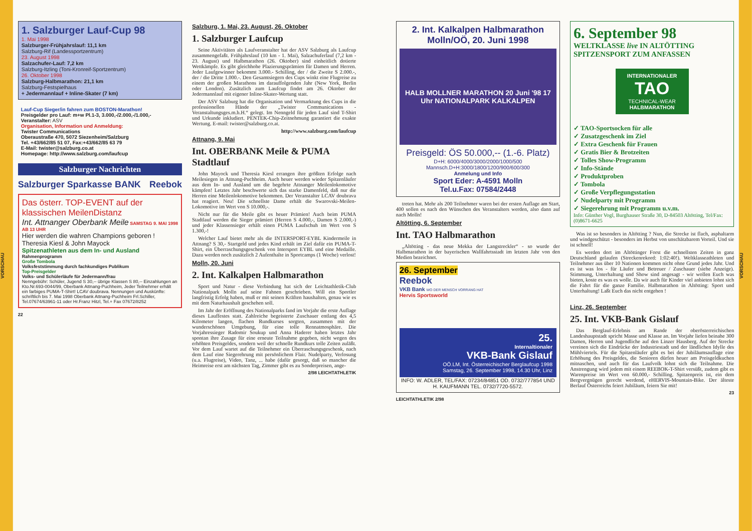VORSCHAU
1. Salzburger Lauf-Cup 98
1. Mai 1998
Salzburger-Frühjahrslauf: 11,1 km
Salzburg-Rif (Landessportzentrum)
23. August 1998
Salzachufer-Lauf: 7,2 km
Salzburg-Itzling (Toni-Kronreif-Sportzentrum)
26. Oktober 1998
Salzburg-Halbmarathon: 21,1 km
Salzburg-Festspielhaus
+ Jedermannlauf + Inline-Skater (7 km)
Lauf-Cup Sieger/in fahren zum BOSTON-Marathon!
Preisgelder pro Lauf: m+w Pl.1-3, 3.000,-/2.000,-/1.000,-
Veranstalter: ASV
Organisation, Information und Anmeldung:
Twister Communications
Oberaustraße 470, 5072 Siezenheim/Salzburg
Tel. +43/662/85 51 07, Fax:+43/662/85 63 79
E-Mail: twister@salzburg.co.at
Homepage: http://www.salzburg.com/laufcup
Salzburger Nachrichten
Salzburger Sparkasse BANK Reebok
Das österr. TOP-EVENT auf der klassischen MeilenDistanz
Int. Attnanger Oberbank Meile SAMSTAG 9. MAI 1998 AB 13 UHR
Hier werden die wahren Champions geboren ! Theresia Kiesl & John Mayock
Spitzenathleten aus dem In- und Ausland
Rahmenprogramm
Große Tombola
Volksfeststimmung durch fachkundiges Publikum
Top-Preisgelder
Volks- und Schülerläufe für Jedermann/frau
Nenngebühr: Schüler, Jugend S 30,-- übrige Klassen S 80,-- Einzahlungen an Kto.Nr.693-0044/99, Oberbank Attnang-Puchheim, Jeder Teilnehmer erhält ein farbiges PUMA-T-Shirt! LCAV doubrava. Nennungen und Auskünfte: schriftlich bis 7. Mai 1998 Oberbank Attnang-Puchheim Frl.Schiller, Tel.07674/63961-11 oder Hr.Franz Hitzl, Tel.+ Fax 07672/8252
22
Salzburg, 1. Mai, 23. August, 26. Oktober
1. Salzburger Laufcup
Seine Aktivitäten als Laufveranstalter hat der ASV Salzburg als Laufcup zusammengefaßt. Frühjahrslauf (10 km - 1. Mai), Salzachuferlauf (7,2 km - 23. August) und Halbmarathon (26. Oktober) sind einheitlich dotierte Wettkämpfe. Es gibt gleichhohe Plazierungsprämien für Damen und Herren. Jeder Laufgewinner bekommt 3.000.- Schilling, der / die Zweite S 2.000.-, der / die Dritte 1.000.-. Den Gesamtsiegern des Cups winkt eine Flugreise zu einem der großen Marathons im darauffolgenden Jahr (New York, Berlin oder London). Zusätzlich zum Laufcup findet am 26. Oktober der Jedermannlauf mit eigener Inline-Skater-Wertung statt.
Der ASV Salzburg hat die Organisation und Vermarktung des Cups in die professionellen Hände der „Twister Communications - Veranstaltungsges.m.b.H.“ gelegt. Im Nenngeld für jeden Lauf sind T-Shirt und Urkunde inkludiert. PENTEK-Chip-Zeitnehmung garantiert die exakte Wertung. E-mail: twister@salzburg.co.at.
http://www.salzburg.com/laufcup
Attnang, 9. Mai
Int. OBERBANK Meile & PUMA Stadtlauf
John Mayock und Theresia Kiesl errangen ihre größten Erfolge nach Meilesiegen in Attnang-Puchheim. Auch heuer werden wieder Spitzenläufer aus dem In- und Ausland um die begehrte Attnanger Meilenlokomotive kämpfen! Letztes Jahr beschwerte sich das starke Damenfeld, daß nur die Herren eine Meilenlokomotive bekommen. Der Veranstalter LCAV doubrava hat reagiert. Neu! Die schnellste Dame erhält die Swarovski-Meilen-Lokomotive im Wert von S 10.000,-.
Nicht nur für die Meile gibt es heuer Prämien! Auch beim PUMA Stadtlauf werden die Sieger prämiert (Herren S 4.000,-, Damen S 2.000,-) und jeder Klassensieger erhält einen PUMA Laufschuh im Wert von S 1.300,-!
Welcher Lauf bietet mehr als die INTERSPORT-EYBL Kindermeile in Attnang? S 30,- Startgeld und jedes Kind erhält im Ziel dafür ein PUMA-T-Shirt, ein Überraschungsgeschenk von Intersport EYBL und eine Medaille. Dazu werden noch zusätzlich 2 Aufenthalte in Sportcamps (1 Woche) verlost!
Molln, 20. Juni
2. Int. Kalkalpen Halbmarathon
Sport und Natur - diese Verbindung hat sich der Leichtathletik-Club Nationalpark Molln auf seine Fahnen geschrieben. Will ein Sportler langfristig Erfolg haben, muß er mit seinen Kräften haushalten, genau wie es mit dem Naturhaushalt geschehen soll.
Im Jahr der Eröffnung des Nationalparks fand im Vorjahr die erste Auflage dieses Lauffestes statt. Zahlreiche begeisterte Zuschauer entlang des 4,5 Kilometer langen, flachen Rundkurses sorgten, zusammen mit der wunderschönen Umgebung, für eine tolle Rennatmosphäre. Die Vorjahressieger Radomir Soukup und Anna Haderer haben letztes Jahr spontan ihre Zusage für eine erneute Teilnahme gegeben, nicht wegen des erhöhten Preisgeldes, sondern weil der schnelle Rundkurs tolle Zeiten zuläßt. Vor dem Lauf wartet auf die Teilnehmer ein Überraschungsgeschenk, nach dem Lauf eine Siegerehrung mit persönlichem Flair. Nudelparty, Verlosung (u.a. Flugreise), Video, Tanz, ... habe (dafür gesorgt, daß so mancher die Heimreise erst am nächsten Tag, Zimmer gibt es zu Sonderpreisen, ange-
2/98 LEICHTATHLETIK
2. Int. Kalkalpen Halbmarathon
Molln/OÖ, 20. Juni 1998
HALB MOLLNER MARATHON 20 Juni '98 17 Uhr NATIONALPARK KALKALPEN
Preisgeld: ÖS 50.000,-- (1.-6. Platz)
D+H: 6000/4000/3000/2000/1000/500
Mannsch.D+H:3000/1800/1200/900/600/300
Anmelung und Info
Sport Eder: A-4591 Molln
Tel.u.Fax: 07584/2448
treten hat. Mehr als 200 Teilnehmer waren bei der ersten Auflage am Start, 400 sollen es nach den Wünschen des Veranstalters werden, also dann auf nach Molln!
Altötting, 6. September
Int. TAO Halbmarathon
„Altötting - das neue Mekka der Langstreckler“ - so wurde der Halbmarathon in der bayerischen Wallfahrtsstadt im letzten Jahr von den Medien bezeichnet.
26. September
Reebok
VKB Bank WO DER MENSCH VORRANG HAT
Hervis Sportsworld
25.
Internaltionaler
VKB-Bank Gislauf
OÖ.LM, Int. Österreichischer Berglaufcup 1998
Samstag, 26. September 1998, 14.30 Uhr, Linz
INFO: W. ADLER, TEL/FAX: 07234/84851 OD. 0732/777854 UND H. KAUFMANN TEL. 0732/7720-5572.
LEICHTATHLETIK 2/98
6. September 98
WELTKLASSE live IN ALTÖTTING SPITZENSPORT ZUM ANFASSEN
INTERNATIONALER
TAO
TECHNICAL-WEAR
HALBMARATHON
✓ TAO-Sportsocken für alle
✓ Zusatzgeschenk im Ziel
✓ Extra Geschenk für Frauen
✓ Gratis Bier & Brotzeiten
✓ Tolles Show-Programm
✓ Info-Stände
✓ Produktproben
✓ Tombola
✓ Große Verpflegungsstation
✓ Nudelparty mit Programm
✓ Siegerehrung mit Programm u.v.m.
Info: Günther Vogl, Burghauser Straße 30, D-84503 Altötting, Tel/Fax: (0)8671-6625
Was ist so besonders in Altötting ? Nun, die Strecke ist flach, asphaltarm und windgeschützt - besonders im Herbst von unschätzbarem Vorteil. Und sie ist schnell!
Es werden dort im Altöttinger Forst die schnellsten Zeiten in ganz Deutschland gelaufen (Streckenrekord: 1:02:40!). Weltklasseathleten und Teilnehmer aus über 10 Nationen kommen nicht ohne Grund jedes Jahr. Und es ist was los - für Läufer und Betreuer / Zuschauer (siehe Anzeige). Stimmung, Unterhaltung und Show sind angesagt - wir wollen Euch was bieten, koste es was es wolle. Da wir auch für Kinder viel anbieten lohnt sich die Fahrt für die ganze Familie. Halbmarathon in Altötting: Sport und Unterhaltung! Laßt Euch das nicht entgehen !
Linz, 26. September
25. Int. VKB-Bank Gislauf
Das Berglauf-Erlebnis am Rande der oberösterreichischen Landeshauptstadt spricht Masse und Klasse an. Im Vorjahr liefen beinahe 300 Damen, Herren und Jugendliche auf den Linzer Hausberg. Auf der Strecke vereinen sich die Eindrücke der Industriestadt und der ländlichen Idylle des Mühlviertels. Für die Spitzenläufer gibt es bei der Jubiläumsauflage eine Erhöhung des Preisgeldes, die Senioren dürfen heuer am Preisgeldkuchen mitnaschen, und auch für das Laufvolk lohnt sich die Teilnahme. Die Anstrengung wird jedem mit einem REEBOK-T-Shirt versüßt, zudem gibt es Warenpreise im Wert von 60.000,- Schilling. Spitzenpreis ist, ein dem Bergvergnügen gerecht werdend, eHERVIS-Mountain-Bike. Der älteste Berlauf Österreichs feiert Jubiläum, feiern Sie mit!
23
VORSCHAU